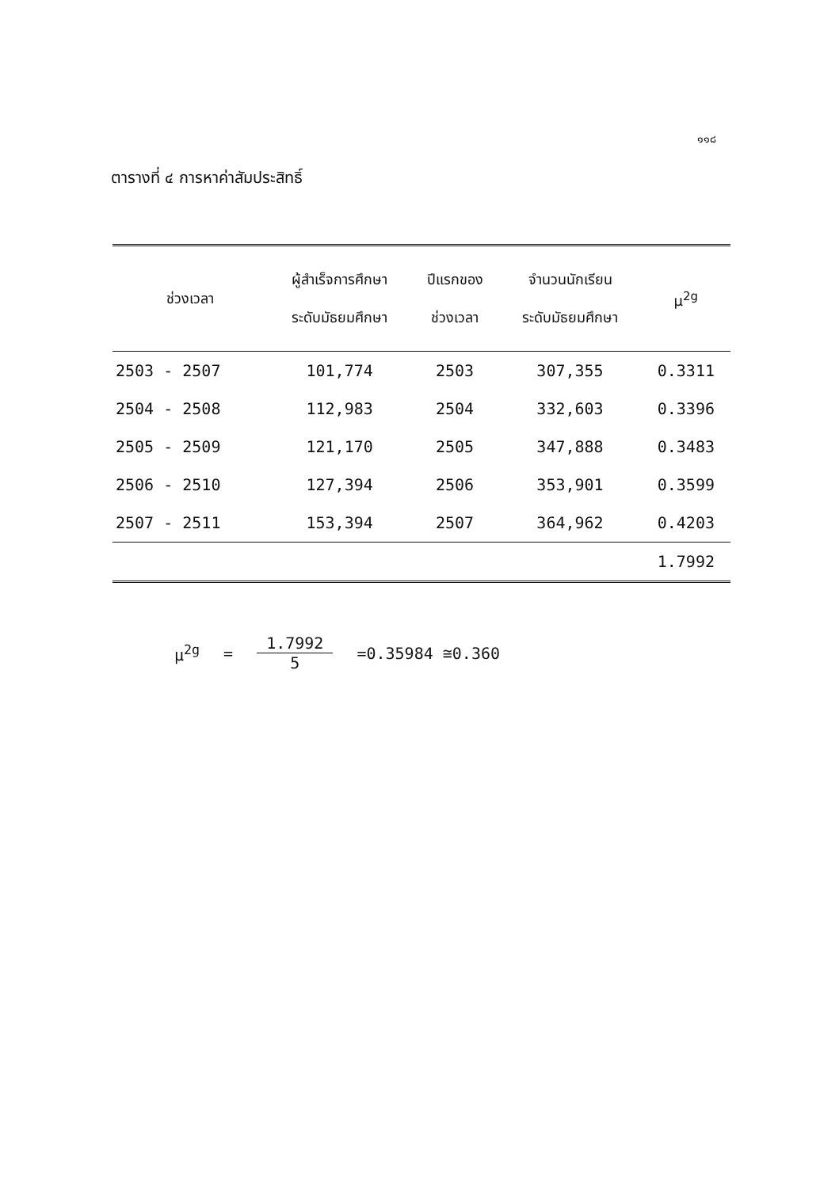๑๑๘
ตารางที่ ๔ การหาค่าสัมประสิทธิ์
| ช่วงเวลา | ผู้สำเร็จการศึกษา ระดับมัธยมศึกษา | ปีแรกของ ช่วงเวลา | จำนวนนักเรียน ระดับมัธยมศึกษา | μ<sup>2g</sup> |
| --- | --- | --- | --- | --- |
| 2503 - 2507 | 101,774 | 2503 | 307,355 | 0.3311 |
| 2504 - 2508 | 112,983 | 2504 | 332,603 | 0.3396 |
| 2505 - 2509 | 121,170 | 2505 | 347,888 | 0.3483 |
| 2506 - 2510 | 127,394 | 2506 | 353,901 | 0.3599 |
| 2507 - 2511 | 153,394 | 2507 | 364,962 | 0.4203 |
| | | | | 1.7992 |
μ<sup>2g</sup> = 1.7992 5 =0.35984 ≅0.360